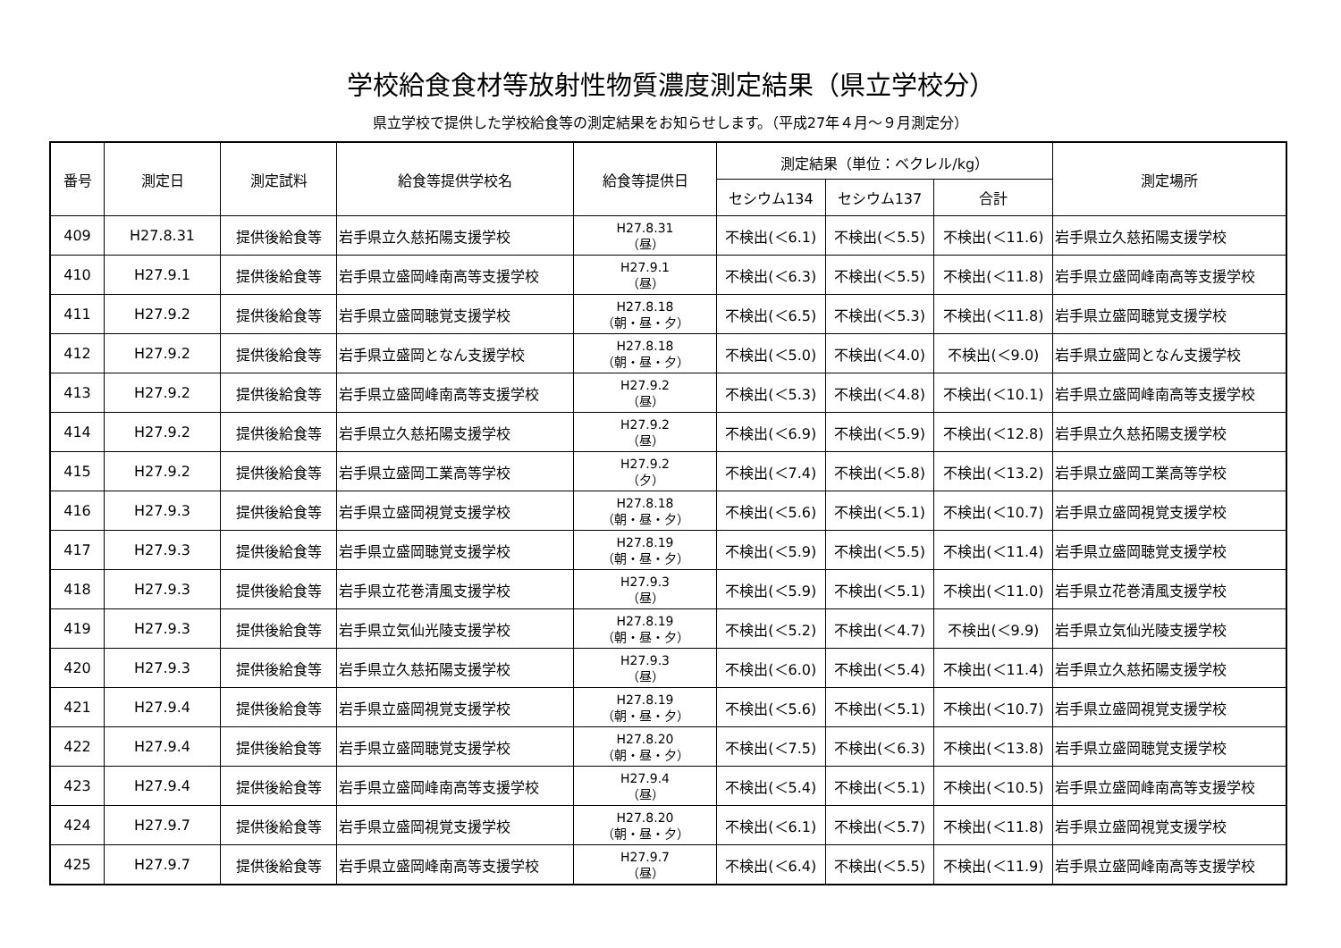学校給食食材等放射性物質濃度測定結果（県立学校分）
県立学校で提供した学校給食等の測定結果をお知らせします。（平成27年４月～９月測定分）
| 番号 | 測定日 | 測定試料 | 給食等提供学校名 | 給食等提供日 | 測定結果（単位：ベクレル/kg） | | | 測定場所 |
| --- | --- | --- | --- | --- | --- | --- | --- | --- |
| | | | | | セシウム134 | セシウム137 | 合計 | |
| 409 | H27.8.31 | 提供後給食等 | 岩手県立久慈拓陽支援学校 | H27.8.31 （昼） | 不検出(＜6.1) | 不検出(＜5.5) | 不検出(＜11.6) | 岩手県立久慈拓陽支援学校 |
| 410 | H27.9.1 | 提供後給食等 | 岩手県立盛岡峰南高等支援学校 | H27.9.1 （昼） | 不検出(＜6.3) | 不検出(＜5.5) | 不検出(＜11.8) | 岩手県立盛岡峰南高等支援学校 |
| 411 | H27.9.2 | 提供後給食等 | 岩手県立盛岡聴覚支援学校 | H27.8.18 （朝・昼・夕） | 不検出(＜6.5) | 不検出(＜5.3) | 不検出(＜11.8) | 岩手県立盛岡聴覚支援学校 |
| 412 | H27.9.2 | 提供後給食等 | 岩手県立盛岡となん支援学校 | H27.8.18 （朝・昼・夕） | 不検出(＜5.0) | 不検出(＜4.0) | 不検出(＜9.0) | 岩手県立盛岡となん支援学校 |
| 413 | H27.9.2 | 提供後給食等 | 岩手県立盛岡峰南高等支援学校 | H27.9.2 （昼） | 不検出(＜5.3) | 不検出(＜4.8) | 不検出(＜10.1) | 岩手県立盛岡峰南高等支援学校 |
| 414 | H27.9.2 | 提供後給食等 | 岩手県立久慈拓陽支援学校 | H27.9.2 （昼） | 不検出(＜6.9) | 不検出(＜5.9) | 不検出(＜12.8) | 岩手県立久慈拓陽支援学校 |
| 415 | H27.9.2 | 提供後給食等 | 岩手県立盛岡工業高等学校 | H27.9.2 （夕） | 不検出(＜7.4) | 不検出(＜5.8) | 不検出(＜13.2) | 岩手県立盛岡工業高等学校 |
| 416 | H27.9.3 | 提供後給食等 | 岩手県立盛岡視覚支援学校 | H27.8.18 （朝・昼・夕） | 不検出(＜5.6) | 不検出(＜5.1) | 不検出(＜10.7) | 岩手県立盛岡視覚支援学校 |
| 417 | H27.9.3 | 提供後給食等 | 岩手県立盛岡聴覚支援学校 | H27.8.19 （朝・昼・夕） | 不検出(＜5.9) | 不検出(＜5.5) | 不検出(＜11.4) | 岩手県立盛岡聴覚支援学校 |
| 418 | H27.9.3 | 提供後給食等 | 岩手県立花巻清風支援学校 | H27.9.3 （昼） | 不検出(＜5.9) | 不検出(＜5.1) | 不検出(＜11.0) | 岩手県立花巻清風支援学校 |
| 419 | H27.9.3 | 提供後給食等 | 岩手県立気仙光陵支援学校 | H27.8.19 （朝・昼・夕） | 不検出(＜5.2) | 不検出(＜4.7) | 不検出(＜9.9) | 岩手県立気仙光陵支援学校 |
| 420 | H27.9.3 | 提供後給食等 | 岩手県立久慈拓陽支援学校 | H27.9.3 （昼） | 不検出(＜6.0) | 不検出(＜5.4) | 不検出(＜11.4) | 岩手県立久慈拓陽支援学校 |
| 421 | H27.9.4 | 提供後給食等 | 岩手県立盛岡視覚支援学校 | H27.8.19 （朝・昼・夕） | 不検出(＜5.6) | 不検出(＜5.1) | 不検出(＜10.7) | 岩手県立盛岡視覚支援学校 |
| 422 | H27.9.4 | 提供後給食等 | 岩手県立盛岡聴覚支援学校 | H27.8.20 （朝・昼・夕） | 不検出(＜7.5) | 不検出(＜6.3) | 不検出(＜13.8) | 岩手県立盛岡聴覚支援学校 |
| 423 | H27.9.4 | 提供後給食等 | 岩手県立盛岡峰南高等支援学校 | H27.9.4 （昼） | 不検出(＜5.4) | 不検出(＜5.1) | 不検出(＜10.5) | 岩手県立盛岡峰南高等支援学校 |
| 424 | H27.9.7 | 提供後給食等 | 岩手県立盛岡視覚支援学校 | H27.8.20 （朝・昼・夕） | 不検出(＜6.1) | 不検出(＜5.7) | 不検出(＜11.8) | 岩手県立盛岡視覚支援学校 |
| 425 | H27.9.7 | 提供後給食等 | 岩手県立盛岡峰南高等支援学校 | H27.9.7 （昼） | 不検出(＜6.4) | 不検出(＜5.5) | 不検出(＜11.9) | 岩手県立盛岡峰南高等支援学校 |